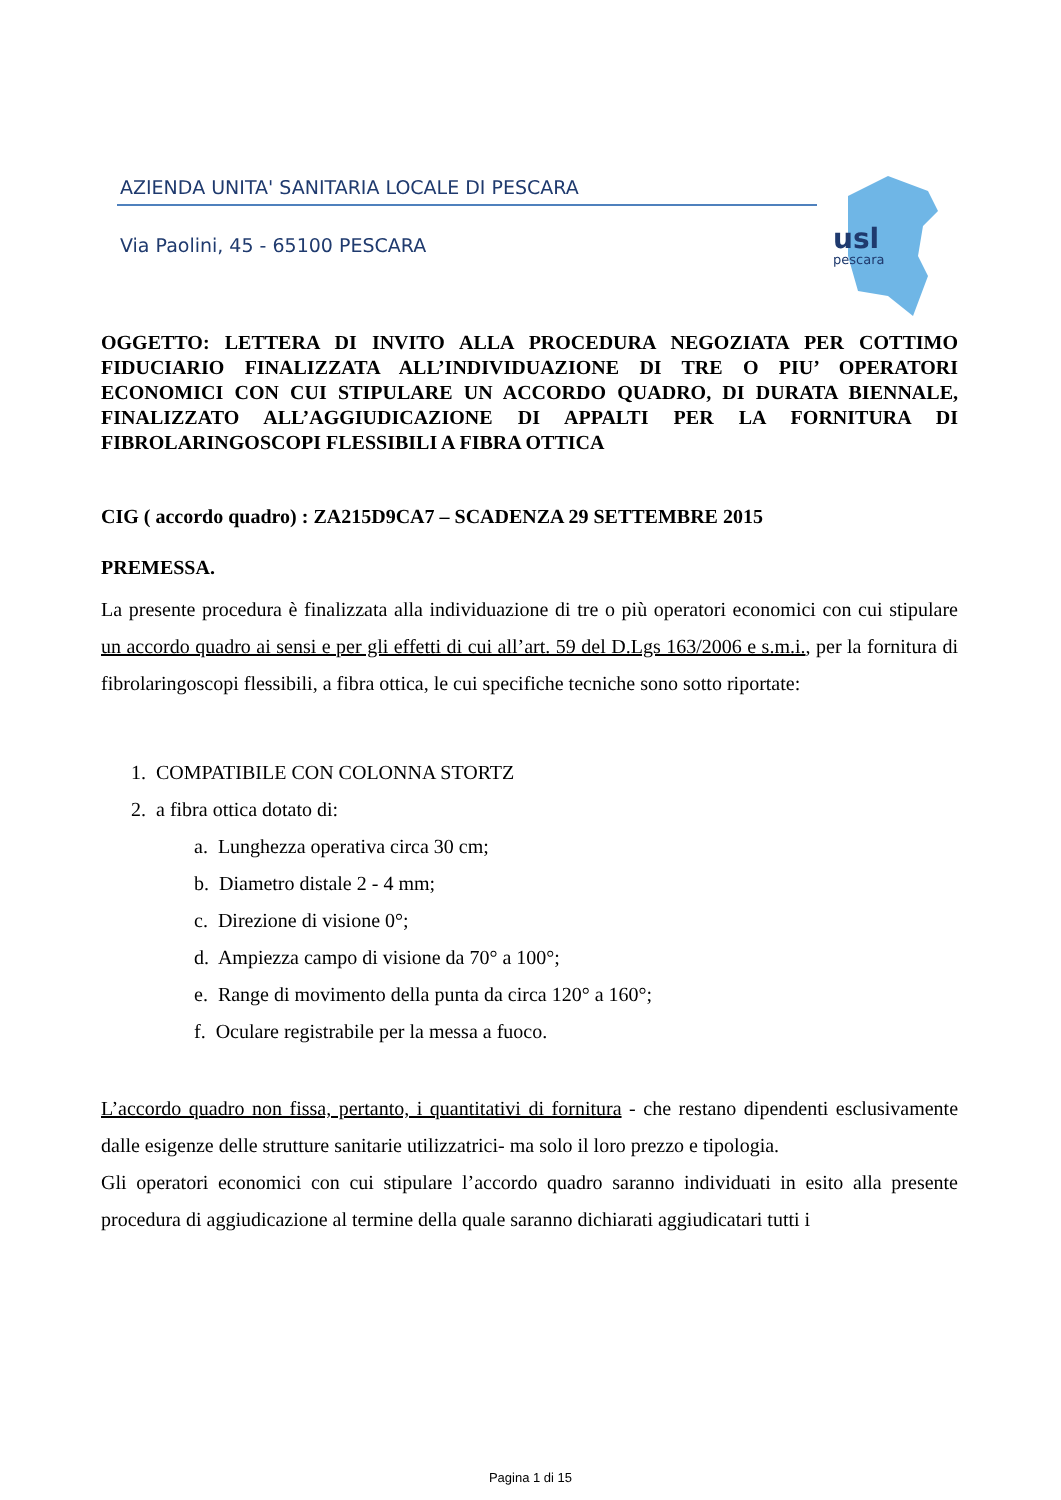AZIENDA UNITA' SANITARIA LOCALE DI PESCARA
Via Paolini, 45 - 65100 PESCARA
usl
pescara
OGGETTO: LETTERA DI INVITO ALLA PROCEDURA NEGOZIATA PER COTTIMO FIDUCIARIO FINALIZZATA ALL’INDIVIDUAZIONE DI TRE O PIU’ OPERATORI ECONOMICI CON CUI STIPULARE UN ACCORDO QUADRO, DI DURATA BIENNALE, FINALIZZATO ALL’AGGIUDICAZIONE DI APPALTI PER LA FORNITURA DI FIBROLARINGOSCOPI FLESSIBILI A FIBRA OTTICA
CIG ( accordo quadro) : ZA215D9CA7 – SCADENZA 29 SETTEMBRE 2015
PREMESSA.
La presente procedura è finalizzata alla individuazione di tre o più operatori economici con cui stipulare un accordo quadro ai sensi e per gli effetti di cui all’art. 59 del D.Lgs 163/2006 e s.m.i., per la fornitura di fibrolaringoscopi flessibili, a fibra ottica, le cui specifiche tecniche sono sotto riportate:
1. COMPATIBILE CON COLONNA STORTZ
2. a fibra ottica dotato di:
a. Lunghezza operativa circa 30 cm;
b. Diametro distale 2 - 4 mm;
c. Direzione di visione 0°;
d. Ampiezza campo di visione da 70° a 100°;
e. Range di movimento della punta da circa 120° a 160°;
f. Oculare registrabile per la messa a fuoco.
L’accordo quadro non fissa, pertanto, i quantitativi di fornitura - che restano dipendenti esclusivamente dalle esigenze delle strutture sanitarie utilizzatrici- ma solo il loro prezzo e tipologia.
Gli operatori economici con cui stipulare l’accordo quadro saranno individuati in esito alla presente procedura di aggiudicazione al termine della quale saranno dichiarati aggiudicatari tutti i
Pagina 1 di 15